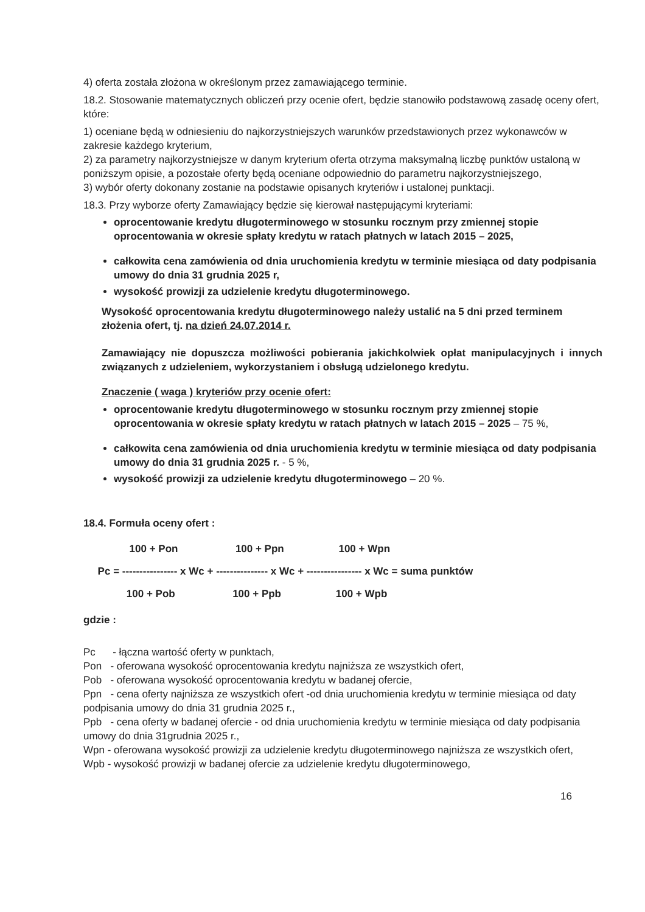4) oferta została złożona w określonym przez zamawiającego terminie.
18.2. Stosowanie matematycznych obliczeń przy ocenie ofert, będzie stanowiło podstawową zasadę oceny ofert, które:
1) oceniane będą w odniesieniu do najkorzystniejszych warunków przedstawionych przez wykonawców w zakresie każdego kryterium,
2) za parametry najkorzystniejsze w danym kryterium oferta otrzyma maksymalną liczbę punktów ustaloną w poniższym opisie, a pozostałe oferty będą oceniane odpowiednio do parametru najkorzystniejszego,
3) wybór oferty dokonany zostanie na podstawie opisanych kryteriów i ustalonej punktacji.
18.3. Przy wyborze oferty Zamawiający będzie się kierował następującymi kryteriami:
oprocentowanie kredytu długoterminowego w stosunku rocznym przy zmiennej stopie oprocentowania w okresie spłaty kredytu w ratach płatnych w latach 2015 – 2025,
całkowita cena zamówienia od dnia uruchomienia kredytu w terminie miesiąca od daty podpisania umowy do dnia 31 grudnia 2025 r,
wysokość prowizji za udzielenie kredytu długoterminowego.
Wysokość oprocentowania kredytu długoterminowego należy ustalić na 5 dni przed terminem złożenia ofert, tj. na dzień 24.07.2014 r.
Zamawiający nie dopuszcza możliwości pobierania jakichkolwiek opłat manipulacyjnych i innych związanych z udzieleniem, wykorzystaniem i obsługą udzielonego kredytu.
Znaczenie ( waga ) kryteriów przy ocenie ofert:
oprocentowanie kredytu długoterminowego w stosunku rocznym przy zmiennej stopie oprocentowania w okresie spłaty kredytu w ratach płatnych w latach 2015 – 2025 – 75 %,
całkowita cena zamówienia od dnia uruchomienia kredytu w terminie miesiąca od daty podpisania umowy do dnia 31 grudnia 2025 r. - 5 %,
wysokość prowizji za udzielenie kredytu długoterminowego – 20 %.
18.4. Formuła oceny ofert :
100 + Pon 100 + Ppn 100 + Wpn
Pc = ---------------- x Wc + --------------- x Wc + ---------------- x Wc = suma punktów
100 + Pob 100 + Ppb 100 + Wpb
gdzie :
Pc - łączna wartość oferty w punktach,
Pon - oferowana wysokość oprocentowania kredytu najniższa ze wszystkich ofert,
Pob - oferowana wysokość oprocentowania kredytu w badanej ofercie,
Ppn - cena oferty najniższa ze wszystkich ofert -od dnia uruchomienia kredytu w terminie miesiąca od daty podpisania umowy do dnia 31 grudnia 2025 r.,
Ppb - cena oferty w badanej ofercie - od dnia uruchomienia kredytu w terminie miesiąca od daty podpisania umowy do dnia 31grudnia 2025 r.,
Wpn - oferowana wysokość prowizji za udzielenie kredytu długoterminowego najniższa ze wszystkich ofert,
Wpb - wysokość prowizji w badanej ofercie za udzielenie kredytu długoterminowego,
16